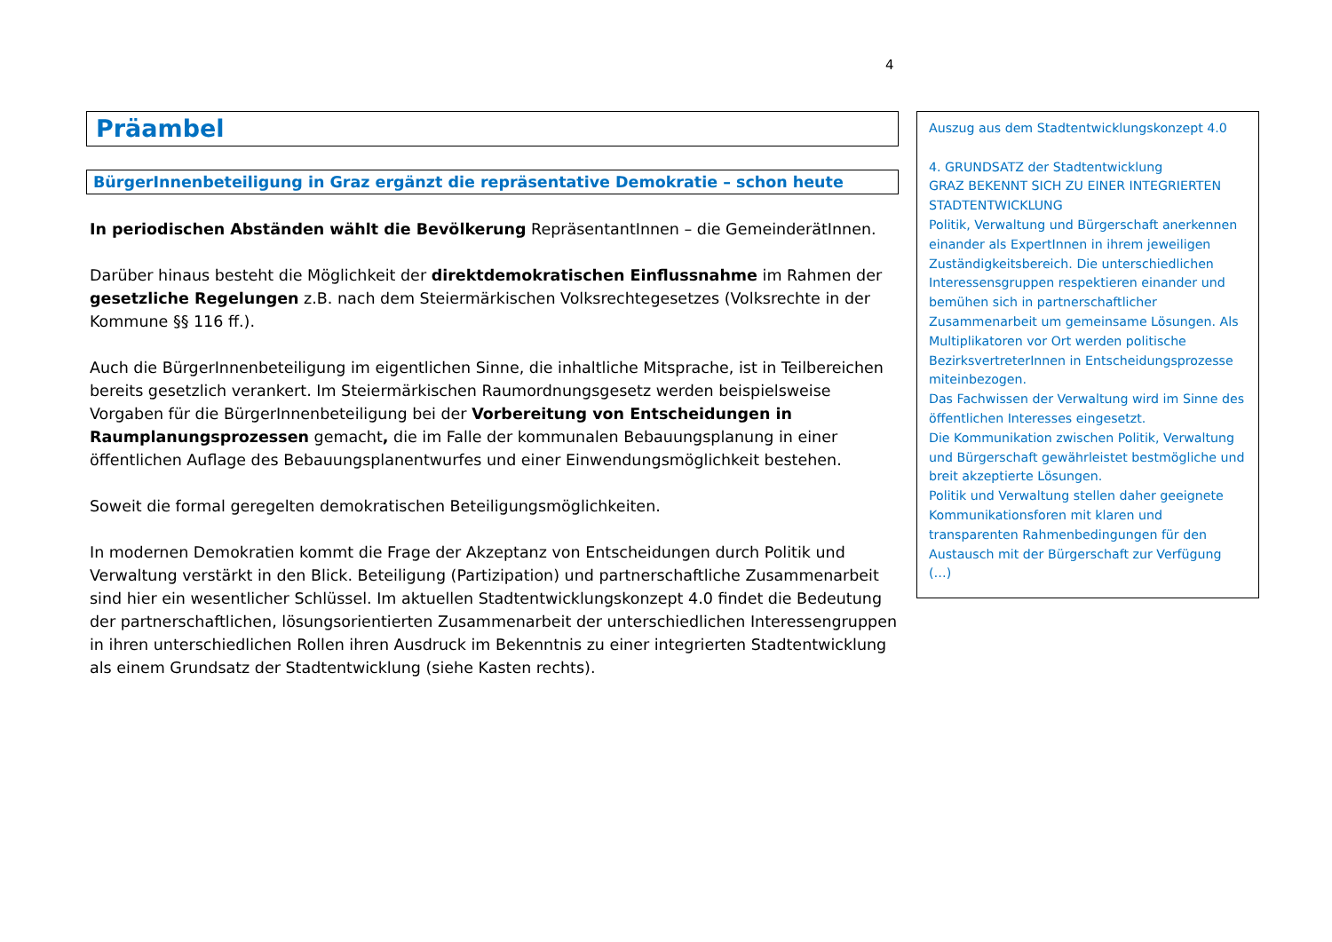4
Präambel
BürgerInnenbeteiligung in Graz ergänzt die repräsentative Demokratie – schon heute
In periodischen Abständen wählt die Bevölkerung RepräsentantInnen – die GemeinderätInnen.
Darüber hinaus besteht die Möglichkeit der direktdemokratischen Einflussnahme im Rahmen der gesetzliche Regelungen z.B. nach dem Steiermärkischen Volksrechtegesetzes (Volksrechte in der Kommune §§ 116 ff.).
Auch die BürgerInnenbeteiligung im eigentlichen Sinne, die inhaltliche Mitsprache, ist in Teilbereichen bereits gesetzlich verankert. Im Steiermärkischen Raumordnungsgesetz werden beispielsweise Vorgaben für die BürgerInnenbeteiligung bei der Vorbereitung von Entscheidungen in Raumplanungsprozessen gemacht, die im Falle der kommunalen Bebauungsplanung in einer öffentlichen Auflage des Bebauungsplanentwurfes und einer Einwendungsmöglichkeit bestehen.
Soweit die formal geregelten demokratischen Beteiligungsmöglichkeiten.
In modernen Demokratien kommt die Frage der Akzeptanz von Entscheidungen durch Politik und Verwaltung verstärkt in den Blick. Beteiligung (Partizipation) und partnerschaftliche Zusammenarbeit sind hier ein wesentlicher Schlüssel. Im aktuellen Stadtentwicklungskonzept 4.0 findet die Bedeutung der partnerschaftlichen, lösungsorientierten Zusammenarbeit der unterschiedlichen Interessengruppen in ihren unterschiedlichen Rollen ihren Ausdruck im Bekenntnis zu einer integrierten Stadtentwicklung als einem Grundsatz der Stadtentwicklung (siehe Kasten rechts).
Auszug aus dem Stadtentwicklungskonzept 4.0
4. GRUNDSATZ der Stadtentwicklung
GRAZ BEKENNT SICH ZU EINER INTEGRIERTEN STADTENTWICKLUNG
Politik, Verwaltung und Bürgerschaft anerkennen einander als ExpertInnen in ihrem jeweiligen Zuständigkeitsbereich. Die unterschiedlichen Interessensgruppen respektieren einander und bemühen sich in partnerschaftlicher Zusammenarbeit um gemeinsame Lösungen. Als Multiplikatoren vor Ort werden politische BezirksvertreterInnen in Entscheidungsprozesse miteinbezogen.
Das Fachwissen der Verwaltung wird im Sinne des öffentlichen Interesses eingesetzt.
Die Kommunikation zwischen Politik, Verwaltung und Bürgerschaft gewährleistet bestmögliche und breit akzeptierte Lösungen.
Politik und Verwaltung stellen daher geeignete Kommunikationsforen mit klaren und transparenten Rahmenbedingungen für den Austausch mit der Bürgerschaft zur Verfügung (…)